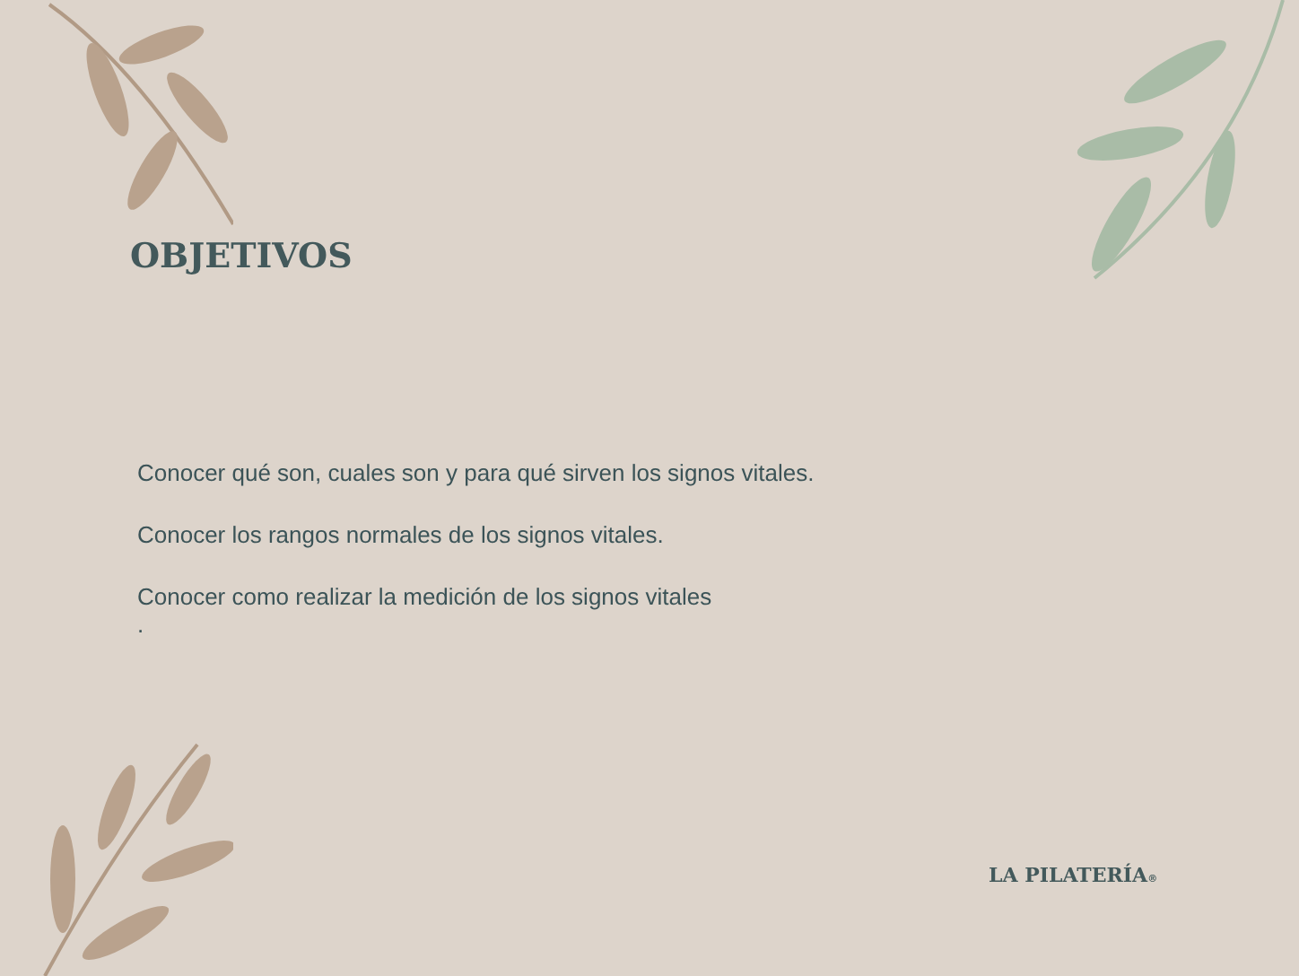OBJETIVOS
Conocer qué son, cuales son y para qué sirven los signos vitales.
Conocer los rangos normales de los signos vitales.
Conocer como realizar la medición de los signos vitales
.
LA PILATERÍA®